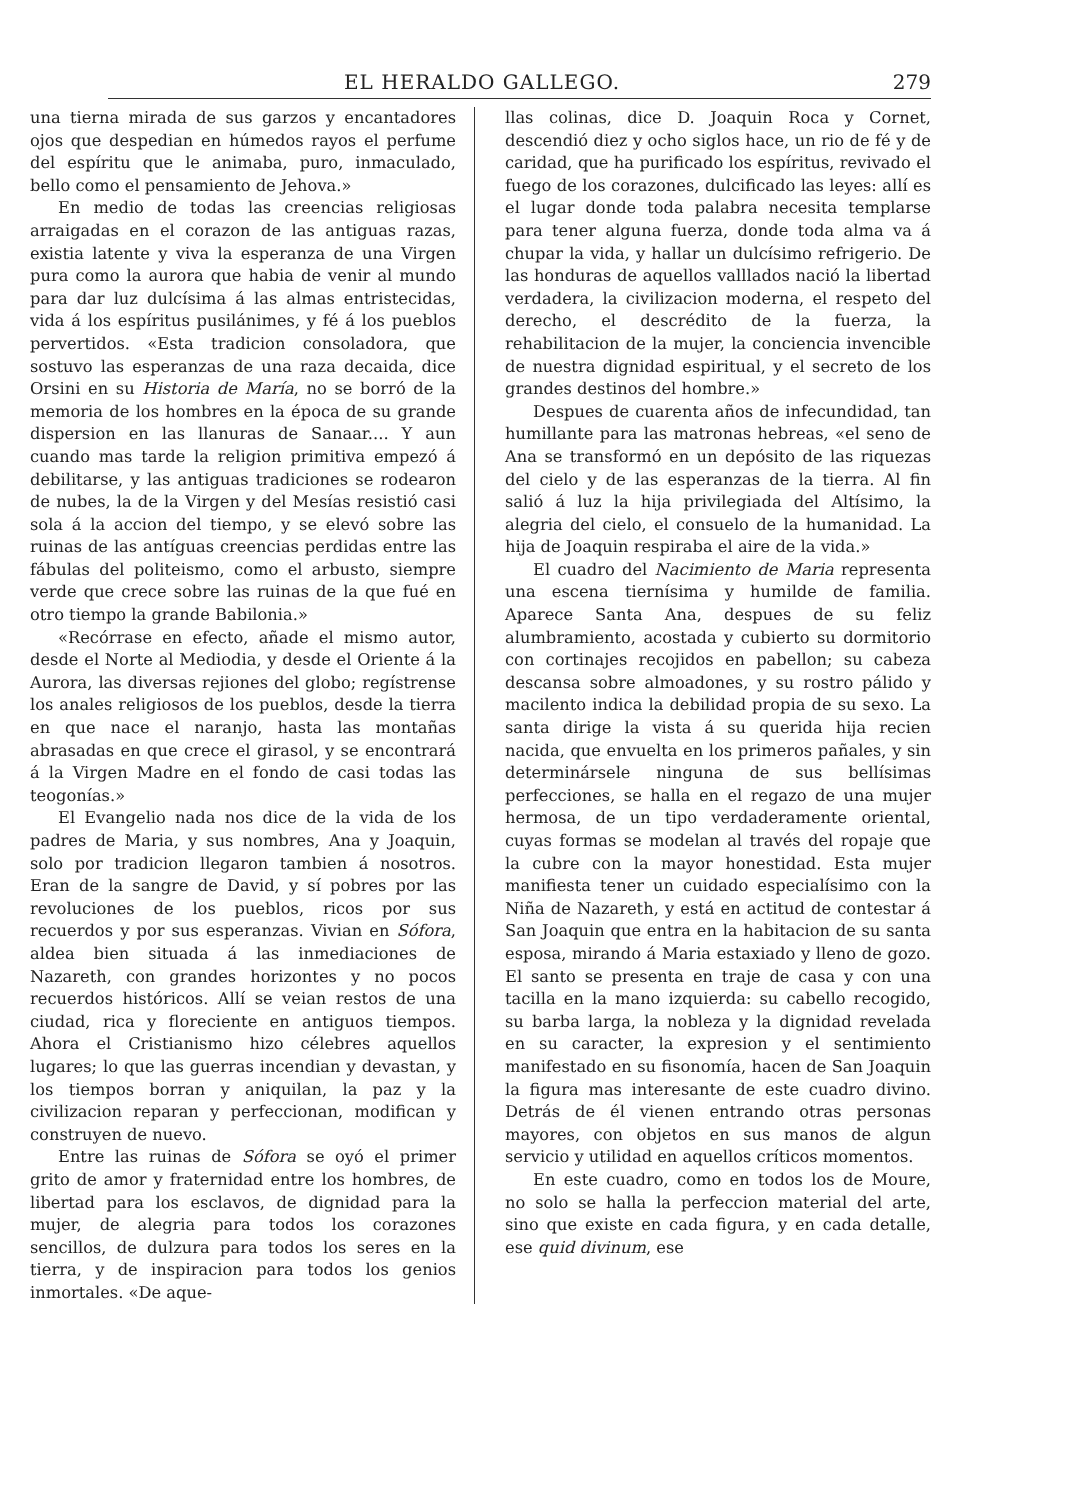EL HERALDO GALLEGO. 279
una tierna mirada de sus garzos y encantadores ojos que despedian en húmedos rayos el perfume del espíritu que le animaba, puro, inmaculado, bello como el pensamiento de Jehova.»
En medio de todas las creencias religiosas arraigadas en el corazon de las antiguas razas, existia latente y viva la esperanza de una Virgen pura como la aurora que habia de venir al mundo para dar luz dulcísima á las almas entristecidas, vida á los espíritus pusilánimes, y fé á los pueblos pervertidos. «Esta tradicion consoladora, que sostuvo las esperanzas de una raza decaida, dice Orsini en su Historia de María, no se borró de la memoria de los hombres en la época de su grande dispersion en las llanuras de Sanaar.... Y aun cuando mas tarde la religion primitiva empezó á debilitarse, y las antiguas tradiciones se rodearon de nubes, la de la Virgen y del Mesías resistió casi sola á la accion del tiempo, y se elevó sobre las ruinas de las antíguas creencias perdidas entre las fábulas del politeismo, como el arbusto, siempre verde que crece sobre las ruinas de la que fué en otro tiempo la grande Babilonia.»
«Recórrase en efecto, añade el mismo autor, desde el Norte al Mediodia, y desde el Oriente á la Aurora, las diversas rejiones del globo; regístrense los anales religiosos de los pueblos, desde la tierra en que nace el naranjo, hasta las montañas abrasadas en que crece el girasol, y se encontrará á la Virgen Madre en el fondo de casi todas las teogonías.»
El Evangelio nada nos dice de la vida de los padres de Maria, y sus nombres, Ana y Joaquin, solo por tradicion llegaron tambien á nosotros. Eran de la sangre de David, y sí pobres por las revoluciones de los pueblos, ricos por sus recuerdos y por sus esperanzas. Vivian en Sófora, aldea bien situada á las inmediaciones de Nazareth, con grandes horizontes y no pocos recuerdos históricos. Allí se veian restos de una ciudad, rica y floreciente en antiguos tiempos. Ahora el Cristianismo hizo célebres aquellos lugares; lo que las guerras incendian y devastan, y los tiempos borran y aniquilan, la paz y la civilizacion reparan y perfeccionan, modifican y construyen de nuevo.
Entre las ruinas de Sófora se oyó el primer grito de amor y fraternidad entre los hombres, de libertad para los esclavos, de dignidad para la mujer, de alegria para todos los corazones sencillos, de dulzura para todos los seres en la tierra, y de inspiracion para todos los genios inmortales. «De aque-
llas colinas, dice D. Joaquin Roca y Cornet, descendió diez y ocho siglos hace, un rio de fé y de caridad, que ha purificado los espíritus, revivado el fuego de los corazones, dulcificado las leyes: allí es el lugar donde toda palabra necesita templarse para tener alguna fuerza, donde toda alma va á chupar la vida, y hallar un dulcísimo refrigerio. De las honduras de aquellos valllados nació la libertad verdadera, la civilizacion moderna, el respeto del derecho, el descrédito de la fuerza, la rehabilitacion de la mujer, la conciencia invencible de nuestra dignidad espiritual, y el secreto de los grandes destinos del hombre.»
Despues de cuarenta años de infecundidad, tan humillante para las matronas hebreas, «el seno de Ana se transformó en un depósito de las riquezas del cielo y de las esperanzas de la tierra. Al fin salió á luz la hija privilegiada del Altísimo, la alegria del cielo, el consuelo de la humanidad. La hija de Joaquin respiraba el aire de la vida.»
El cuadro del Nacimiento de Maria representa una escena tiernísima y humilde de familia. Aparece Santa Ana, despues de su feliz alumbramiento, acostada y cubierto su dormitorio con cortinajes recojidos en pabellon; su cabeza descansa sobre almoadones, y su rostro pálido y macilento indica la debilidad propia de su sexo. La santa dirige la vista á su querida hija recien nacida, que envuelta en los primeros pañales, y sin determinársele ninguna de sus bellísimas perfecciones, se halla en el regazo de una mujer hermosa, de un tipo verdaderamente oriental, cuyas formas se modelan al través del ropaje que la cubre con la mayor honestidad. Esta mujer manifiesta tener un cuidado especialísimo con la Niña de Nazareth, y está en actitud de contestar á San Joaquin que entra en la habitacion de su santa esposa, mirando á Maria estaxiado y lleno de gozo. El santo se presenta en traje de casa y con una tacilla en la mano izquierda: su cabello recogido, su barba larga, la nobleza y la dignidad revelada en su caracter, la expresion y el sentimiento manifestado en su fisonomía, hacen de San Joaquin la figura mas interesante de este cuadro divino. Detrás de él vienen entrando otras personas mayores, con objetos en sus manos de algun servicio y utilidad en aquellos críticos momentos.
En este cuadro, como en todos los de Moure, no solo se halla la perfeccion material del arte, sino que existe en cada figura, y en cada detalle, ese quid divinum, ese